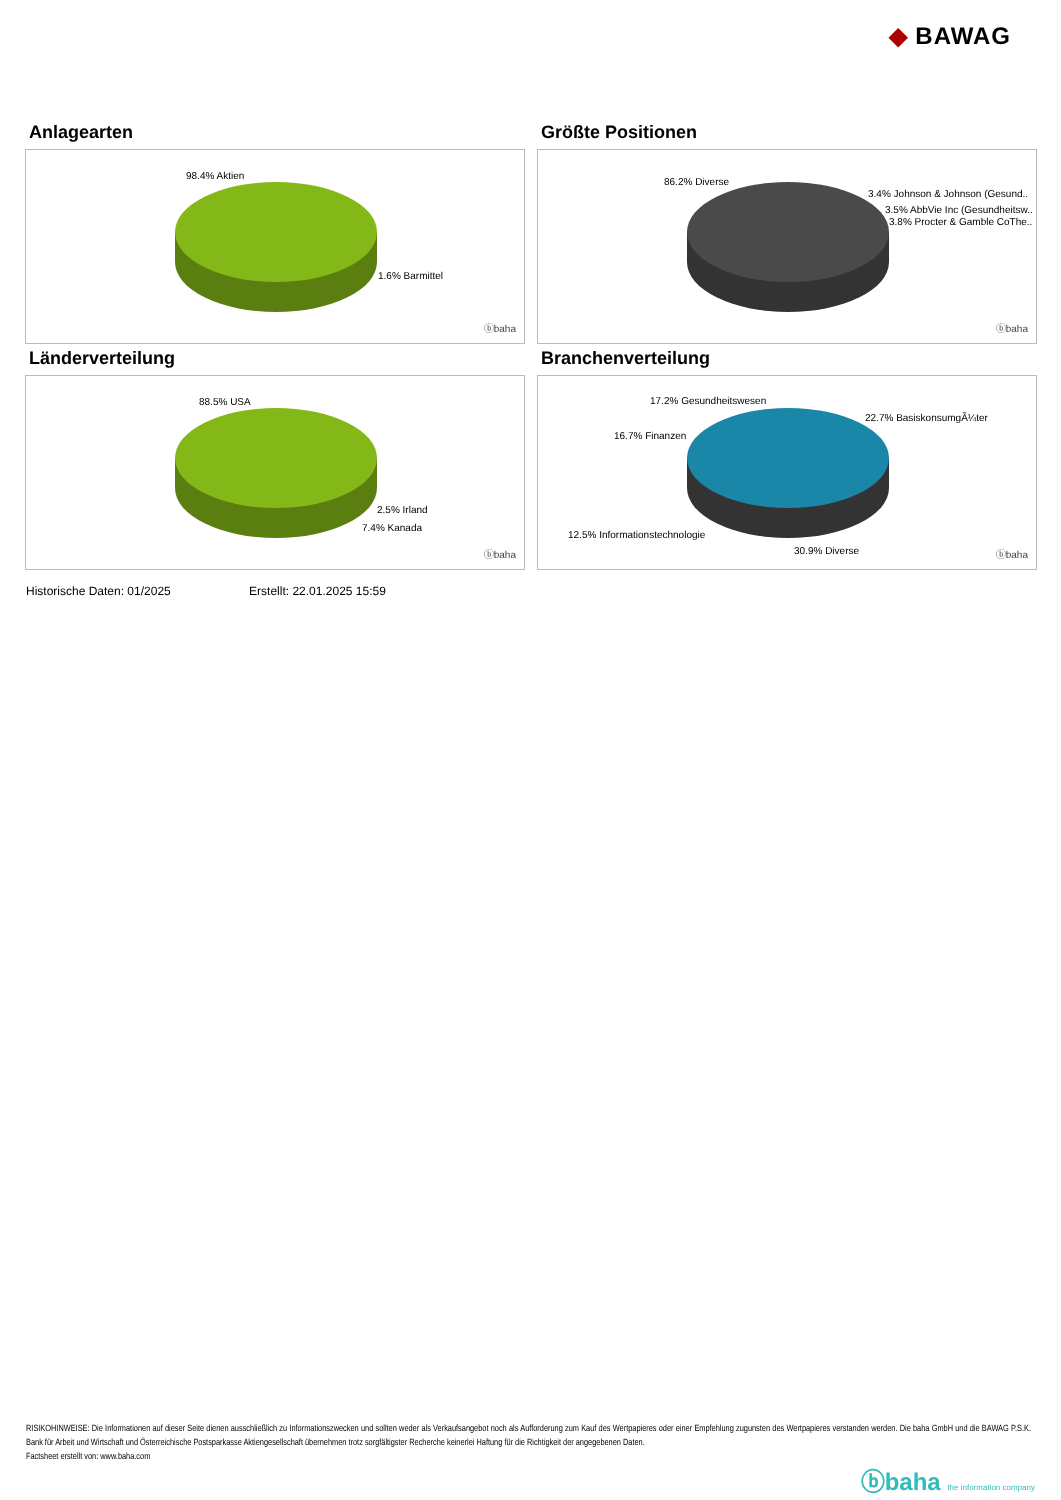◆ BAWAG
Anlagearten
98.4% Aktien
1.6% Barmittel
ⓑbaha
Größte Positionen
86.2% Diverse
3.4% Johnson & Johnson (Gesund..
3.5% AbbVie Inc (Gesundheitsw..
3.8% Procter & Gamble CoThe..
ⓑbaha
Länderverteilung
88.5% USA
2.5% Irland
7.4% Kanada
ⓑbaha
Branchenverteilung
17.2% Gesundheitswesen
22.7% BasiskonsumgÃ¼ter
16.7% Finanzen
12.5% Informationstechnologie
30.9% Diverse ⓑbaha
Historische Daten: 01/2025 Erstellt: 22.01.2025 15:59
RISIKOHINWEISE: Die Informationen auf dieser Seite dienen ausschließlich zu Informationszwecken und sollten weder als Verkaufsangebot noch als Aufforderung zum Kauf des Wertpapieres oder einer Empfehlung zugunsten des Wertpapieres verstanden werden. Die baha GmbH und die BAWAG P.S.K. Bank für Arbeit und Wirtschaft und Österreichische Postsparkasse Aktiengesellschaft übernehmen trotz sorgfältigster Recherche keinerlei Haftung für die Richtigkeit der angegebenen Daten.
Factsheet erstellt von: www.baha.com
ⓑbaha the information company